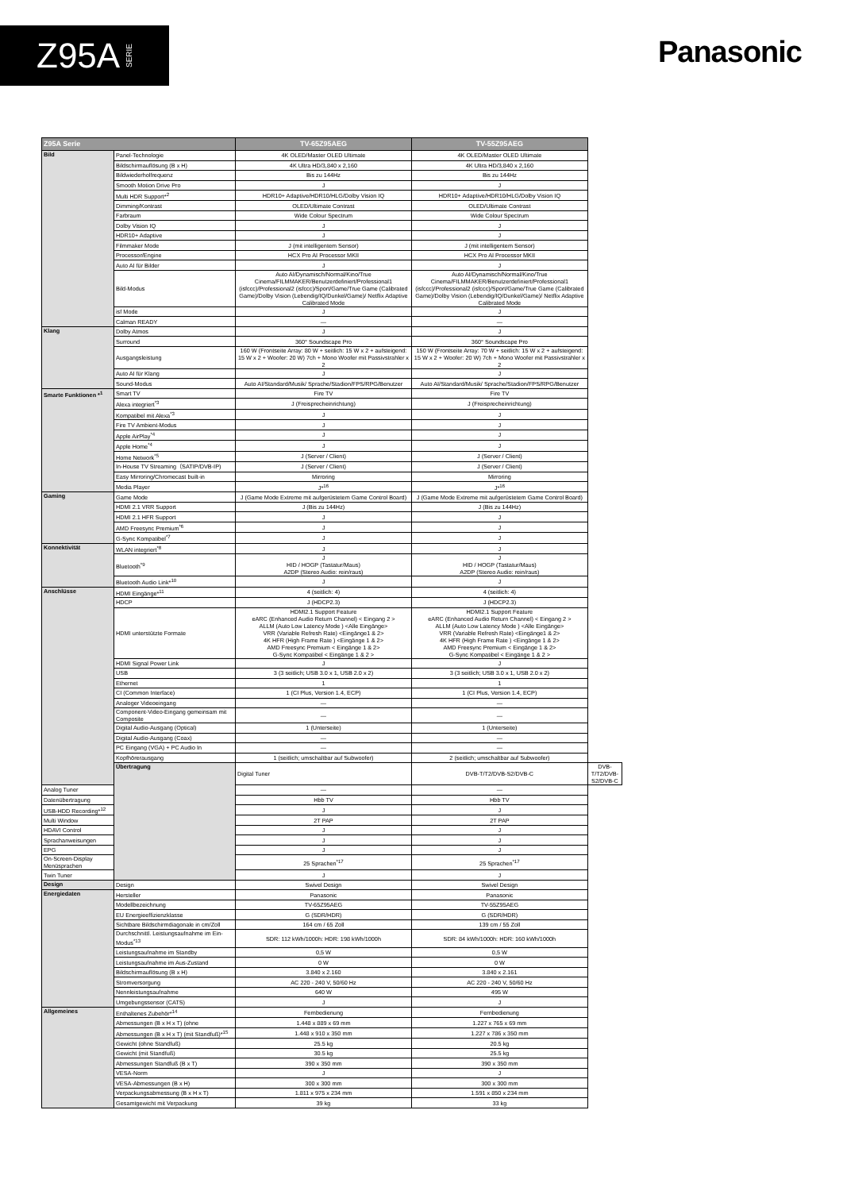Z95A SERIE
Panasonic
| Z95A Serie | | TV-65Z95AEG | TV-55Z95AEG | |
| --- | --- | --- | --- | --- |
| Bild | Panel-Technologie | 4K OLED/Master OLED Ultimate | 4K OLED/Master OLED Ultimate | |
| | Bildschirmauflösung (B x H) | 4K Ultra HD/3,840 x 2,160 | 4K Ultra HD/3,840 x 2,160 | |
| | Bildwiederholfrequenz | Bis zu 144Hz | Bis zu 144Hz | |
| | Smooth Motion Drive Pro | J | J | |
| | Multi HDR Support*<sup>2</sup> | HDR10+ Adaptive/HDR10/HLG/Dolby Vision IQ | HDR10+ Adaptive/HDR10/HLG/Dolby Vision IQ | |
| | Dimming/Kontrast | OLED/Ultimate Contrast | OLED/Ultimate Contrast | |
| | Farbraum | Wide Colour Spectrum | Wide Colour Spectrum | |
| | Dolby Vision IQ | J | J | |
| | HDR10+ Adaptive | J | J | |
| | Filmmaker Mode | J (mit intelligentem Sensor) | J (mit intelligentem Sensor) | |
| | Processor/Engine | HCX Pro AI Processor MKII | HCX Pro AI Processor MKII | |
| | Auto AI für Bilder | J | J | |
| | Bild-Modus | Auto AI/Dynamisch/Normal/Kino/True Cinema/FILMMAKER/Benutzerdefiniert/Professional1 (isfccc)/Professional2 (isfccc)/Sport/Game/True Game (Calibrated Game)/Dolby Vision (Lebendig/IQ/Dunkel/Game)/ Netflix Adaptive Calibrated Mode | Auto AI/Dynamisch/Normal/Kino/True Cinema/FILMMAKER/Benutzerdefiniert/Professional1 (isfccc)/Professional2 (isfccc)/Sport/Game/True Game (Calibrated Game)/Dolby Vision (Lebendig/IQ/Dunkel/Game)/ Netflix Adaptive Calibrated Mode | |
| | isf Mode | J | J | |
| | Calman READY | — | — | |
| Klang | Dolby Atmos | J | J | |
| | Surround | 360° Soundscape Pro | 360° Soundscape Pro | |
| | Ausgangsleistung | 160 W (Frontseite Array: 80 W + seitlich: 15 W x 2 + aufsteigend: 15 W x 2 + Woofer: 20 W) 7ch + Mono Woofer mit Passivstrahler x 2 | 150 W (Frontseite Array: 70 W + seitlich: 15 W x 2 + aufsteigend: 15 W x 2 + Woofer: 20 W) 7ch + Mono Woofer mit Passivstrahler x 2 | |
| | Auto AI für Klang | J | J | |
| | Sound-Modus | Auto AI/Standard/Musik/ Sprache/Stadion/FPS/RPG/Benutzer | Auto AI/Standard/Musik/ Sprache/Stadion/FPS/RPG/Benutzer | |
| Smarte Funktionen *<sup>1</sup> | Smart TV | Fire TV | Fire TV | |
| | Alexa integriert<sup>*3</sup> | J (Freisprecheinrichtung) | J (Freisprecheinrichtung) | |
| | Kompatibel mit Alexa<sup>*3</sup> | J | J | |
| | Fire TV Ambient-Modus | J | J | |
| | Apple AirPlay<sup>*4</sup> | J | J | |
| | Apple Home<sup>*4</sup> | J | J | |
| | Home Network<sup>*5</sup> | J (Server / Client) | J (Server / Client) | |
| | In-House TV Streaming（SATIP/DVB-IP) | J (Server / Client) | J (Server / Client) | |
| | Easy Mirroring/Chromecast built-in | Mirroring | Mirroring | |
| | Media Player | J*<sup>16</sup> | J*<sup>16</sup> | |
| Gaming | Game Mode | J (Game Mode Extreme mit aufgerüstetem Game Control Board) | J (Game Mode Extreme mit aufgerüstetem Game Control Board) | |
| | HDMI 2.1 VRR Support | J (Bis zu 144Hz) | J (Bis zu 144Hz) | |
| | HDMI 2.1 HFR Support | J | J | |
| | AMD Freesync Premium<sup>*6</sup> | J | J | |
| | G-Sync Kompatibel<sup>*7</sup> | J | J | |
| Konnektivität | WLAN integriert<sup>*8</sup> | J | J | |
| | Bluetooth<sup>*9</sup> | J HID / HOGP (Tastatur/Maus) A2DP (Stereo Audio: rein/raus) | J HID / HOGP (Tastatur/Maus) A2DP (Stereo Audio: rein/raus) | |
| | Bluetooth Audio Link*<sup>10</sup> | J | J | |
| Anschlüsse | HDMI Eingänge*<sup>11</sup> | 4 (seitlich: 4) | 4 (seitlich: 4) | |
| | HDCP | J (HDCP2.3) | J (HDCP2.3) | |
| | HDMI unterstützte Formate | HDMI2.1 Support Feature eARC (Enhanced Audio Return Channel) < Eingang 2 > ALLM (Auto Low Latency Mode ) <Alle Eingänge> VRR (Variable Refresh Rate) <Eingänge1 & 2> 4K HFR (High Frame Rate ) <Eingänge 1 & 2> AMD Freesync Premium < Eingänge 1 & 2> G-Sync Kompatibel < Eingänge 1 & 2 > | HDMI2.1 Support Feature eARC (Enhanced Audio Return Channel) < Eingang 2 > ALLM (Auto Low Latency Mode ) <Alle Eingänge> VRR (Variable Refresh Rate) <Eingänge1 & 2> 4K HFR (High Frame Rate ) <Eingänge 1 & 2> AMD Freesync Premium < Eingänge 1 & 2> G-Sync Kompatibel < Eingänge 1 & 2 > | |
| | HDMI Signal Power Link | J | J | |
| | USB | 3 (3 seitlich; USB 3.0 x 1, USB 2.0 x 2) | 3 (3 seitlich; USB 3.0 x 1, USB 2.0 x 2) | |
| | Ethernet | 1 | 1 | |
| | CI (Common Interface) | 1 (CI Plus, Version 1.4, ECP) | 1 (CI Plus, Version 1.4, ECP) | |
| | Analoger Videoeingang | — | — | |
| | Component-Video-Eingang gemeinsam mit Composite | — | — | |
| | Digital Audio-Ausgang (Optical) | 1 (Unterseite) | 1 (Unterseite) | |
| | Digital Audio-Ausgang (Coax) | — | — | |
| | PC Eingang (VGA) + PC Audio In | — | — | |
| | Kopfhörerausgang | 1 (seitlich; umschaltbar auf Subwoofer) | 2 (seitlich; umschaltbar auf Subwoofer) | |
| | Übertragung | Digital Tuner | DVB-T/T2/DVB-S2/DVB-C | DVB-T/T2/DVB-S2/DVB-C |
| Analog Tuner | | — | — | |
| Datenübertragung | | Hbb TV | Hbb TV | |
| USB-HDD Recording*<sup>12</sup> | | J | J | |
| Multi Window | | 2T PAP | 2T PAP | |
| HDAVI Control | | J | J | |
| Sprachanweisungen | | J | J | |
| EPG | | J | J | |
| On-Screen-Display Menüsprachen | | 25 Sprachen<sup>*17</sup> | 25 Sprachen<sup>*17</sup> | |
| Twin Tuner | | J | J | |
| Design | Design | Swivel Design | Swivel Design | |
| Energiedaten | Hersteller | Panasonic | Panasonic | |
| | Modellbezeichnung | TV-65Z95AEG | TV-55Z95AEG | |
| | EU Energieeffizienzklasse | G (SDR/HDR) | G (SDR/HDR) | |
| | Sichtbare Bildschirmdiagonale in cm/Zoll | 164 cm / 65 Zoll | 139 cm / 55 Zoll | |
| | Durchschnittl. Leistungsaufnahme im Ein-Modus<sup>*13</sup> | SDR: 112 kWh/1000h: HDR: 198 kWh/1000h | SDR: 84 kWh/1000h: HDR: 160 kWh/1000h | |
| | Leistungsaufnahme im Standby | 0,5 W | 0,5 W | |
| | Leistungsaufnahme im Aus-Zustand | 0 W | 0 W | |
| | Bildschirmauflösung (B x H) | 3.840 x 2.160 | 3.840 x 2.161 | |
| | Stromversorgung | AC 220 - 240 V, 50/60 Hz | AC 220 - 240 V, 50/60 Hz | |
| | Nennleistungsaufnahme | 640 W | 495 W | |
| | Umgebungssensor (CATS) | J | J | |
| Allgemeines | Enthaltenes Zubehör*<sup>14</sup> | Fernbedienung | Fernbedienung | |
| | Abmessungen (B x H x T) (ohne | 1.448 x 889 x 69 mm | 1.227 x 765 x 69 mm | |
| | Abmessungen (B x H x T) (mit Standfuß)*<sup>15</sup> | 1.448 x 910 x 350 mm | 1.227 x 786 x 350 mm | |
| | Gewicht (ohne Standfuß) | 25.5 kg | 20.5 kg | |
| | Gewicht (mit Standfuß) | 30.5 kg | 25.5 kg | |
| | Abmessungen Standfuß (B x T) | 390 x 350 mm | 390 x 350 mm | |
| | VESA-Norm | J | J | |
| | VESA-Abmessungen (B x H) | 300 x 300 mm | 300 x 300 mm | |
| | Verpackungsabmessung (B x H x T) | 1.811 x 975 x 234 mm | 1.591 x 850 x 234 mm | |
| | Gesamtgewicht mit Verpackung | 39 kg | 33 kg | |